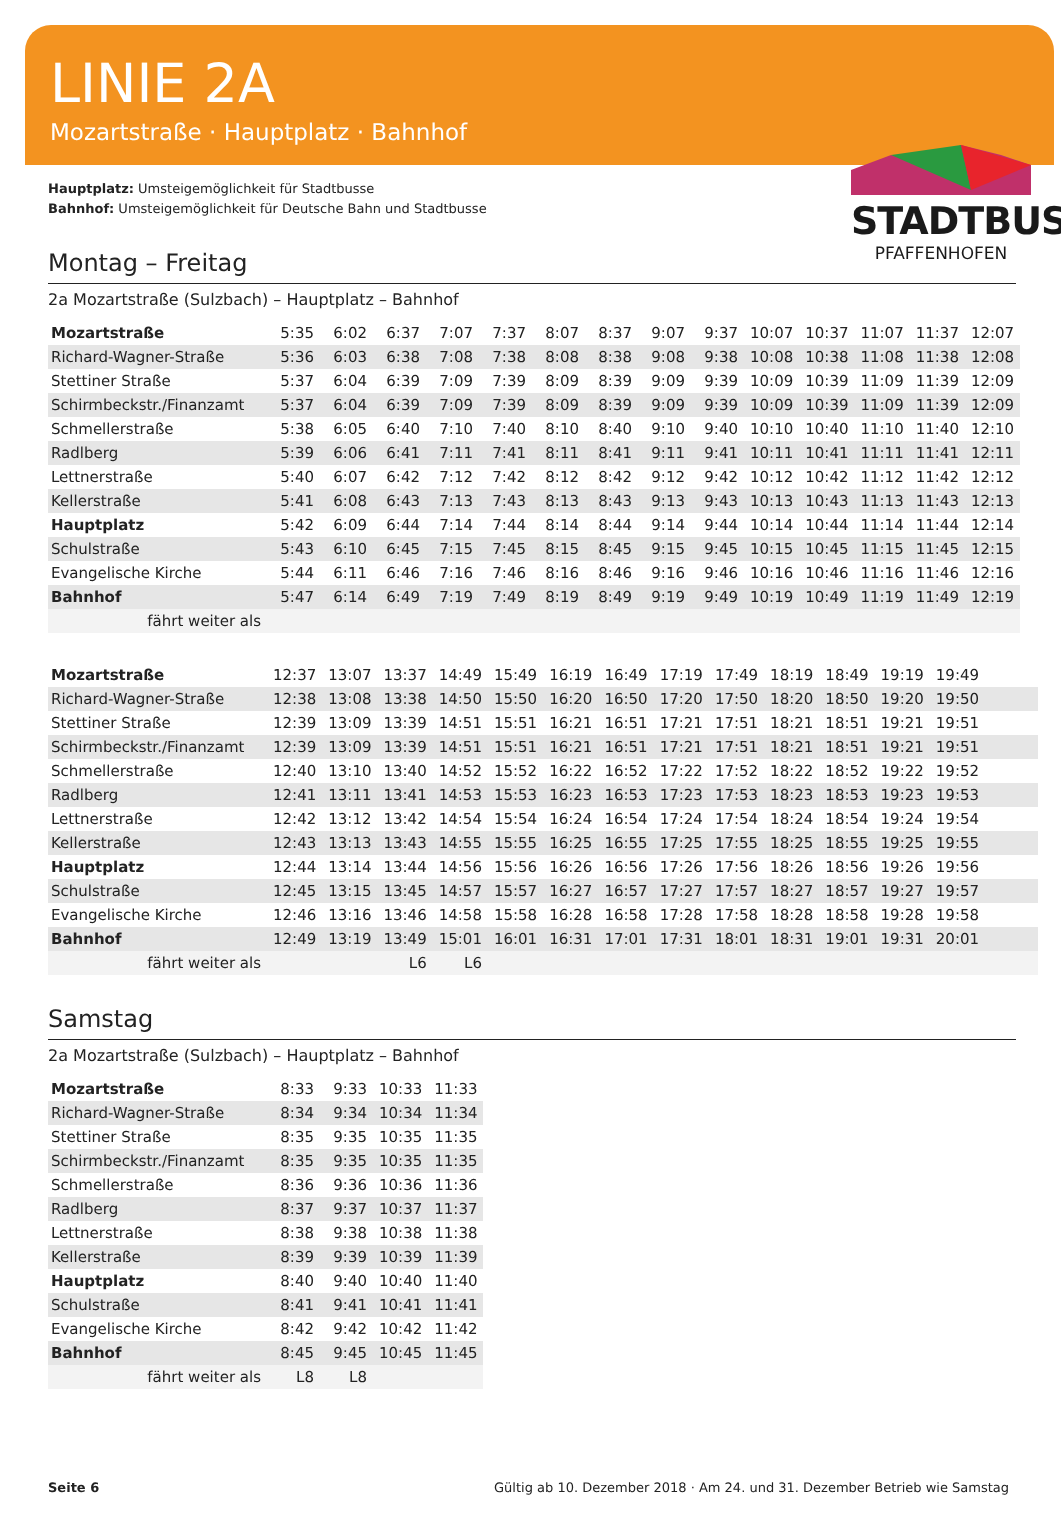LINIE 2A
Mozartstraße · Hauptplatz · Bahnhof
STADTBUS
PFAFFENHOFEN
Hauptplatz: Umsteigemöglichkeit für Stadtbusse
Bahnhof: Umsteigemöglichkeit für Deutsche Bahn und Stadtbusse
Montag – Freitag
2a Mozartstraße (Sulzbach) – Hauptplatz – Bahnhof
| Mozartstraße | 5:35 | 6:02 | 6:37 | 7:07 | 7:37 | 8:07 | 8:37 | 9:07 | 9:37 | 10:07 | 10:37 | 11:07 | 11:37 | 12:07 |
| Richard-Wagner-Straße | 5:36 | 6:03 | 6:38 | 7:08 | 7:38 | 8:08 | 8:38 | 9:08 | 9:38 | 10:08 | 10:38 | 11:08 | 11:38 | 12:08 |
| Stettiner Straße | 5:37 | 6:04 | 6:39 | 7:09 | 7:39 | 8:09 | 8:39 | 9:09 | 9:39 | 10:09 | 10:39 | 11:09 | 11:39 | 12:09 |
| Schirmbeckstr./Finanzamt | 5:37 | 6:04 | 6:39 | 7:09 | 7:39 | 8:09 | 8:39 | 9:09 | 9:39 | 10:09 | 10:39 | 11:09 | 11:39 | 12:09 |
| Schmellerstraße | 5:38 | 6:05 | 6:40 | 7:10 | 7:40 | 8:10 | 8:40 | 9:10 | 9:40 | 10:10 | 10:40 | 11:10 | 11:40 | 12:10 |
| Radlberg | 5:39 | 6:06 | 6:41 | 7:11 | 7:41 | 8:11 | 8:41 | 9:11 | 9:41 | 10:11 | 10:41 | 11:11 | 11:41 | 12:11 |
| Lettnerstraße | 5:40 | 6:07 | 6:42 | 7:12 | 7:42 | 8:12 | 8:42 | 9:12 | 9:42 | 10:12 | 10:42 | 11:12 | 11:42 | 12:12 |
| Kellerstraße | 5:41 | 6:08 | 6:43 | 7:13 | 7:43 | 8:13 | 8:43 | 9:13 | 9:43 | 10:13 | 10:43 | 11:13 | 11:43 | 12:13 |
| Hauptplatz | 5:42 | 6:09 | 6:44 | 7:14 | 7:44 | 8:14 | 8:44 | 9:14 | 9:44 | 10:14 | 10:44 | 11:14 | 11:44 | 12:14 |
| Schulstraße | 5:43 | 6:10 | 6:45 | 7:15 | 7:45 | 8:15 | 8:45 | 9:15 | 9:45 | 10:15 | 10:45 | 11:15 | 11:45 | 12:15 |
| Evangelische Kirche | 5:44 | 6:11 | 6:46 | 7:16 | 7:46 | 8:16 | 8:46 | 9:16 | 9:46 | 10:16 | 10:46 | 11:16 | 11:46 | 12:16 |
| Bahnhof | 5:47 | 6:14 | 6:49 | 7:19 | 7:49 | 8:19 | 8:49 | 9:19 | 9:49 | 10:19 | 10:49 | 11:19 | 11:49 | 12:19 |
| fährt weiter als | | | | | | | | | | | | | | |
| Mozartstraße | 12:37 | 13:07 | 13:37 | 14:49 | 15:49 | 16:19 | 16:49 | 17:19 | 17:49 | 18:19 | 18:49 | 19:19 | 19:49 | |
| Richard-Wagner-Straße | 12:38 | 13:08 | 13:38 | 14:50 | 15:50 | 16:20 | 16:50 | 17:20 | 17:50 | 18:20 | 18:50 | 19:20 | 19:50 | |
| Stettiner Straße | 12:39 | 13:09 | 13:39 | 14:51 | 15:51 | 16:21 | 16:51 | 17:21 | 17:51 | 18:21 | 18:51 | 19:21 | 19:51 | |
| Schirmbeckstr./Finanzamt | 12:39 | 13:09 | 13:39 | 14:51 | 15:51 | 16:21 | 16:51 | 17:21 | 17:51 | 18:21 | 18:51 | 19:21 | 19:51 | |
| Schmellerstraße | 12:40 | 13:10 | 13:40 | 14:52 | 15:52 | 16:22 | 16:52 | 17:22 | 17:52 | 18:22 | 18:52 | 19:22 | 19:52 | |
| Radlberg | 12:41 | 13:11 | 13:41 | 14:53 | 15:53 | 16:23 | 16:53 | 17:23 | 17:53 | 18:23 | 18:53 | 19:23 | 19:53 | |
| Lettnerstraße | 12:42 | 13:12 | 13:42 | 14:54 | 15:54 | 16:24 | 16:54 | 17:24 | 17:54 | 18:24 | 18:54 | 19:24 | 19:54 | |
| Kellerstraße | 12:43 | 13:13 | 13:43 | 14:55 | 15:55 | 16:25 | 16:55 | 17:25 | 17:55 | 18:25 | 18:55 | 19:25 | 19:55 | |
| Hauptplatz | 12:44 | 13:14 | 13:44 | 14:56 | 15:56 | 16:26 | 16:56 | 17:26 | 17:56 | 18:26 | 18:56 | 19:26 | 19:56 | |
| Schulstraße | 12:45 | 13:15 | 13:45 | 14:57 | 15:57 | 16:27 | 16:57 | 17:27 | 17:57 | 18:27 | 18:57 | 19:27 | 19:57 | |
| Evangelische Kirche | 12:46 | 13:16 | 13:46 | 14:58 | 15:58 | 16:28 | 16:58 | 17:28 | 17:58 | 18:28 | 18:58 | 19:28 | 19:58 | |
| Bahnhof | 12:49 | 13:19 | 13:49 | 15:01 | 16:01 | 16:31 | 17:01 | 17:31 | 18:01 | 18:31 | 19:01 | 19:31 | 20:01 | |
| fährt weiter als | | | L6 | L6 | | | | | | | | | | |
Samstag
2a Mozartstraße (Sulzbach) – Hauptplatz – Bahnhof
| Mozartstraße | 8:33 | 9:33 | 10:33 | 11:33 |
| Richard-Wagner-Straße | 8:34 | 9:34 | 10:34 | 11:34 |
| Stettiner Straße | 8:35 | 9:35 | 10:35 | 11:35 |
| Schirmbeckstr./Finanzamt | 8:35 | 9:35 | 10:35 | 11:35 |
| Schmellerstraße | 8:36 | 9:36 | 10:36 | 11:36 |
| Radlberg | 8:37 | 9:37 | 10:37 | 11:37 |
| Lettnerstraße | 8:38 | 9:38 | 10:38 | 11:38 |
| Kellerstraße | 8:39 | 9:39 | 10:39 | 11:39 |
| Hauptplatz | 8:40 | 9:40 | 10:40 | 11:40 |
| Schulstraße | 8:41 | 9:41 | 10:41 | 11:41 |
| Evangelische Kirche | 8:42 | 9:42 | 10:42 | 11:42 |
| Bahnhof | 8:45 | 9:45 | 10:45 | 11:45 |
| fährt weiter als | L8 | L8 | | |
Seite 6 Gültig ab 10. Dezember 2018 · Am 24. und 31. Dezember Betrieb wie Samstag